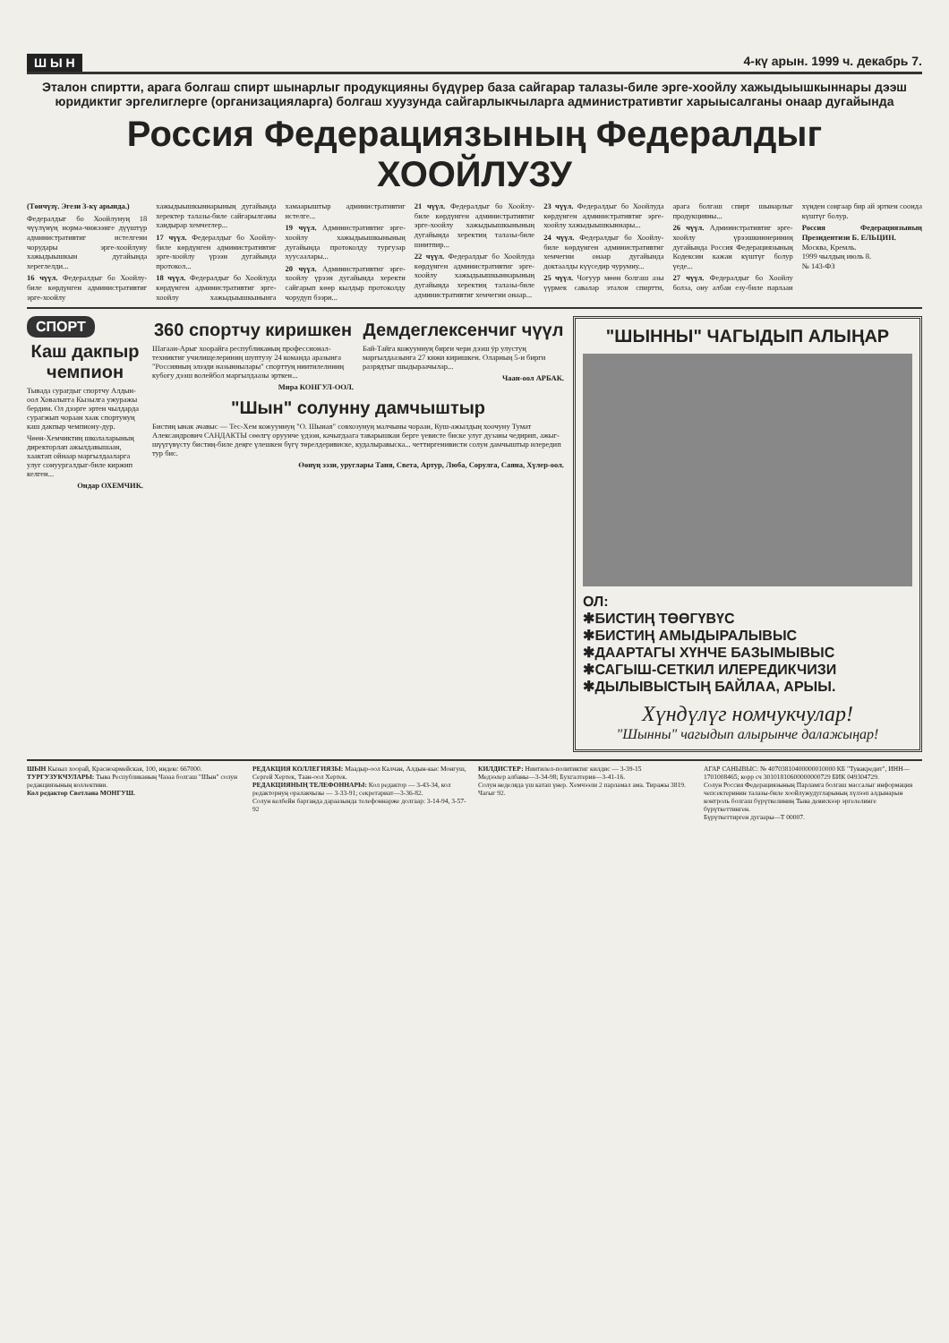Ш Ы Н 4-кү арын. 1999 ч. декабрь 7.
Эталон спиртти, арага болгаш спирт шынарлыг продукцияны бүдүрер база сайгарар талазы-биле эрге-хоойлу хажыдыышкыннары дээш юридиктиг эргелиглерге (организацияларга) болгаш хуузунда сайгарлыкчыларга административтиг харыысалганы онаар дугайында
Россия Федерациязының Федералдыг ХООЙЛУЗУ
(Төнчүзү. Эгези 3-кү арында.)
Федералдыг бо Хоойлунуң 18 чүүлүнүң норма-чижээнге дүүштүр административтиг истелгени чорудары эрге-хоойлуну хажыдыышкын дугайында хереглелди...
16 чүүл. Федералдыг бо Хоойлу-биле көрдүнген административтиг эрге-хоойлу хажыдыышкыннарының дугайында херектер талазы-биле сайгарылганы хандырар хемчеглер...
17 чүүл. Федералдыг бо Хоойлу-биле көрдүнген административтиг эрге-хоойлу үрээн дугайында протокол...
18 чүүл. Федералдыг бо Хоойлуда көрдүнген административтиг эрге-хоойлу хажыдыышкынынга хамаарыштыр административтиг истелге...
19 чүүл. Административтиг эрге-хоойлу хажыдыышкынының дугайында протоколду тургузар хуусаалары...
20 чүүл. Административтиг эрге-хоойлу үрээн дугайында херекти сайгарып көөр кылдыр протоколду чорудуп бээри...
21 чүүл. Федералдыг бо Хоойлу-биле көрдүнген административтиг эрге-хоойлу хажыдыышкынының дугайында херектиң талазы-биле шиитпир...
22 чүүл. Федералдыг бо Хоойлуда көрдүнген административтиг эрге-хоойлу хажыдыышкыннарының дугайында херектиң талазы-биле административтиг хемчегни онаар...
23 чүүл. Федералдыг бо Хоойлуда көрдүнген административтиг эрге-хоойлу хажыдыышкыннары...
24 чүүл. Федералдыг бо Хоойлу-биле көрдүнген административтиг хемчегни онаар дугайында доктаалды күүседир чурумну...
25 чүүл. Чогуур мөөн болгаш азы үүрмек савалар эталон спиртти, арага болгаш спирт шынарлыг продукцияны...
26 чүүл. Административтиг эрге-хоойлу үрээшкиннериниң дугайында Россия Федерациязының Кодексин кажан күштүг болур үеде...
27 чүүл. Федералдыг бо Хоойлу болза, ону албан езу-биле парлаан хүнден соңгаар бир ай эрткен соонда күштүг болур.
Россия Федерациязының Президентизи Б. ЕЛЬЦИН.
Москва, Кремль.
1999 чылдың июль 8.
№ 143-ФЗ
СПОРТ
Каш дакпыр чемпион
Тывада сурагдыг спортчу Алдын-оол Ховалыгга Кызылга ужуражы бердим. Ол дээрге эртен чылдарда сурагжып чораан хаак спортунуң каш дакпыр чемпиону-дур.
Чөөн-Хемчиктиң школаларының директорлап ажылдавышаан, хаактап ойнаар маргылдааларга улуг сонуургалдыг-биле киржип келген...
Ондар ОХЕМЧИК.
360 спортчу киришкен
Шагаан-Арыг хоорайга республиканың профессионал-техниктиг училищелериниң шуптузу 24 команда аразынга "Россияның элээди назыннылары" спорттуң ниитилелиниң кубогу дээш волейбол маргылдаазы эрткен...
Мира КОНГУЛ-ООЛ.
Демдеглексенчиг чүүл
Бай-Тайга кожууннуң бирги черн дээш ӱр улустуң маргылдаазынга 27 кижи киришкен. Оларның 5-и бирги разрядтыг шыдыраачылар...
Чаан-оол АРБАК.
"Шын" солунну дамчыштыр
Бистиң ынак ачавыс — Тес-Хем кожууннуң "О. Шыная" совхозунуң малчыны чораан, Куш-ажылдың хоочуну Тумат Александрович САНДАКТЫ сөөлгү оруунче үдээн, качыгдаага таварышкан берге үевисте биске улуг дузаны чедирип, ажыг-шүүгүвүсту бистиң-биле деңге үлешкен бүгү төрелдеривиске, кудалыравыска... четтиргенивисти солун дамчыштыр илередип тур бис.
Өөнүң ээзи, уруглары Таня, Света, Артур, Люба, Сорулга, Саяна, Хүлер-оол.
"ШЫННЫ" ЧАГЫДЫП АЛЫҢАР
ОЛ:
✱БИСТИҢ ТӨӨГҮВҮС
✱БИСТИҢ АМЫДЫРАЛЫВЫС
✱ДААРТАГЫ ХҮНЧЕ БАЗЫМЫВЫС
✱САГЫШ-СЕТКИЛ ИЛЕРЕДИКЧИЗИ
✱ДЫЛЫВЫСТЫҢ БАЙЛАА, АРЫЫ.
Хүндүлүг номчукчулар!
"Шынны" чагыдып алырынче далажыңар!
ШЫН Кызыл хоорай, Красноармейская, 100, индекс 667000.
ТУРГУЗУКЧУЛАРЫ: Тыва Республиканың Чазаа болгаш "Шын" солун редакциязының коллективи.
Кол редактор Светлана МОНГУШ.
РЕДАКЦИЯ КОЛЛЕГИЯЗЫ: Маадыр-оол Калчан, Алдын-кыс Монгуш, Сергей Хертек, Таан-оол Хертек.
РЕДАКЦИЯНЫҢ ТЕЛЕФОННАРЫ: Кол редактор — 3-43-34, кол редакторнуң оралакчызы — 3-33-91; секретариат—3-36-82.
Солун келбейн барганда дараазында телефоннарже долгаар: 3-14-94, 3-57-92
КИЛДИСТЕР: Ниитилел-политиктиг килдис — 3-39-15
Медээлер албаны—3-34-98; Бухгалтерия—3-41-16.
Солун неделяда үш катап үнер. Хемчээли 2 парламал ама. Тиражы 3819. Чагыг 92.
АГАР САНЫВЫС: № 40703810400000010000 КБ "Тувакредит", ИНН—1701008465; корр сч 30101810600000000729 БИК 049304729.
Солун Россия Федерациязының Парламга болгаш массалыг информация чепсектеринин талазы-биле хоойлужудугларының хүлээп алдынарын контроль болгаш бүрүткелиниң Тыва девискээр эргелелинге бүрүткеттинген.
Бүрүткеттирген дугаары—Т 00007.